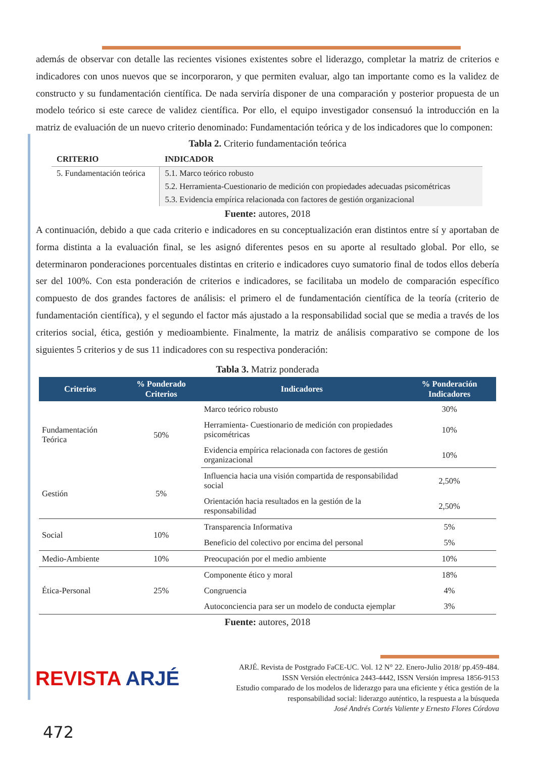además de observar con detalle las recientes visiones existentes sobre el liderazgo, completar la matriz de criterios e indicadores con unos nuevos que se incorporaron, y que permiten evaluar, algo tan importante como es la validez de constructo y su fundamentación científica. De nada serviría disponer de una comparación y posterior propuesta de un modelo teórico si este carece de validez científica. Por ello, el equipo investigador consensuó la introducción en la matriz de evaluación de un nuevo criterio denominado: Fundamentación teórica y de los indicadores que lo componen:
Tabla 2. Criterio fundamentación teórica
| CRITERIO | INDICADOR |
| --- | --- |
| 5. Fundamentación teórica | 5.1. Marco teórico robusto |
| | 5.2. Herramienta-Cuestionario de medición con propiedades adecuadas psicométricas |
| | 5.3. Evidencia empírica relacionada con factores de gestión organizacional |
Fuente: autores, 2018
A continuación, debido a que cada criterio e indicadores en su conceptualización eran distintos entre sí y aportaban de forma distinta a la evaluación final, se les asignó diferentes pesos en su aporte al resultado global. Por ello, se determinaron ponderaciones porcentuales distintas en criterio e indicadores cuyo sumatorio final de todos ellos debería ser del 100%. Con esta ponderación de criterios e indicadores, se facilitaba un modelo de comparación específico compuesto de dos grandes factores de análisis: el primero el de fundamentación científica de la teoría (criterio de fundamentación científica), y el segundo el factor más ajustado a la responsabilidad social que se media a través de los criterios social, ética, gestión y medioambiente. Finalmente, la matriz de análisis comparativo se compone de los siguientes 5 criterios y de sus 11 indicadores con su respectiva ponderación:
Tabla 3. Matriz ponderada
| Criterios | % Ponderado Criterios | Indicadores | % Ponderación Indicadores |
| --- | --- | --- | --- |
| Fundamentación Teórica | 50% | Marco teórico robusto | 30% |
| | | Herramienta- Cuestionario de medición con propiedades psicométricas | 10% |
| | | Evidencia empírica relacionada con factores de gestión organizacional | 10% |
| Gestión | 5% | Influencia hacia una visión compartida de responsabilidad social | 2,50% |
| | | Orientación hacia resultados en la gestión de la responsabilidad | 2,50% |
| Social | 10% | Transparencia Informativa | 5% |
| | | Beneficio del colectivo por encima del personal | 5% |
| Medio-Ambiente | 10% | Preocupación por el medio ambiente | 10% |
| Ética-Personal | 25% | Componente ético y moral | 18% |
| | | Congruencia | 4% |
| | | Autoconciencia para ser un modelo de conducta ejemplar | 3% |
Fuente: autores, 2018
REVISTA ARJÉ
ARJÉ. Revista de Postgrado FaCE-UC. Vol. 12 N° 22. Enero-Julio 2018/ pp.459-484.
ISSN Versión electrónica 2443-4442, ISSN Versión impresa 1856-9153
Estudio comparado de los modelos de liderazgo para una eficiente y ética gestión de la
responsabilidad social: liderazgo auténtico, la respuesta a la búsqueda
José Andrés Cortés Valiente y Ernesto Flores Córdova
472